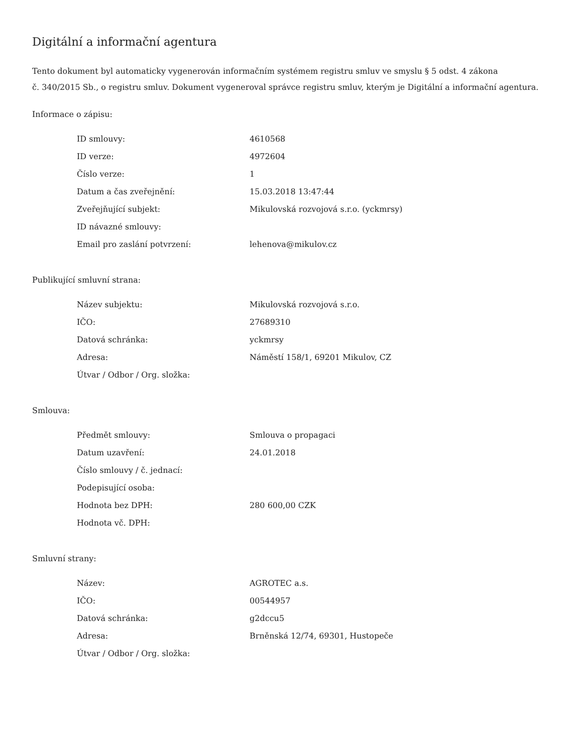Digitální a informační agentura
Tento dokument byl automaticky vygenerován informačním systémem registru smluv ve smyslu § 5 odst. 4 zákona
č. 340/2015 Sb., o registru smluv. Dokument vygeneroval správce registru smluv, kterým je Digitální a informační agentura.
Informace o zápisu:
| ID smlouvy: | 4610568 |
| ID verze: | 4972604 |
| Číslo verze: | 1 |
| Datum a čas zveřejnění: | 15.03.2018 13:47:44 |
| Zveřejňující subjekt: | Mikulovská rozvojová s.r.o. (yckmrsy) |
| ID návazné smlouvy: | |
| Email pro zaslání potvrzení: | lehenova@mikulov.cz |
Publikující smluvní strana:
| Název subjektu: | Mikulovská rozvojová s.r.o. |
| IČO: | 27689310 |
| Datová schránka: | yckmrsy |
| Adresa: | Náměstí 158/1, 69201 Mikulov, CZ |
| Útvar / Odbor / Org. složka: | |
Smlouva:
| Předmět smlouvy: | Smlouva o propagaci |
| Datum uzavření: | 24.01.2018 |
| Číslo smlouvy / č. jednací: | |
| Podepisující osoba: | |
| Hodnota bez DPH: | 280 600,00 CZK |
| Hodnota vč. DPH: | |
Smluvní strany:
| Název: | AGROTEC a.s. |
| IČO: | 00544957 |
| Datová schránka: | g2dccu5 |
| Adresa: | Brněnská 12/74, 69301, Hustopeče |
| Útvar / Odbor / Org. složka: | |